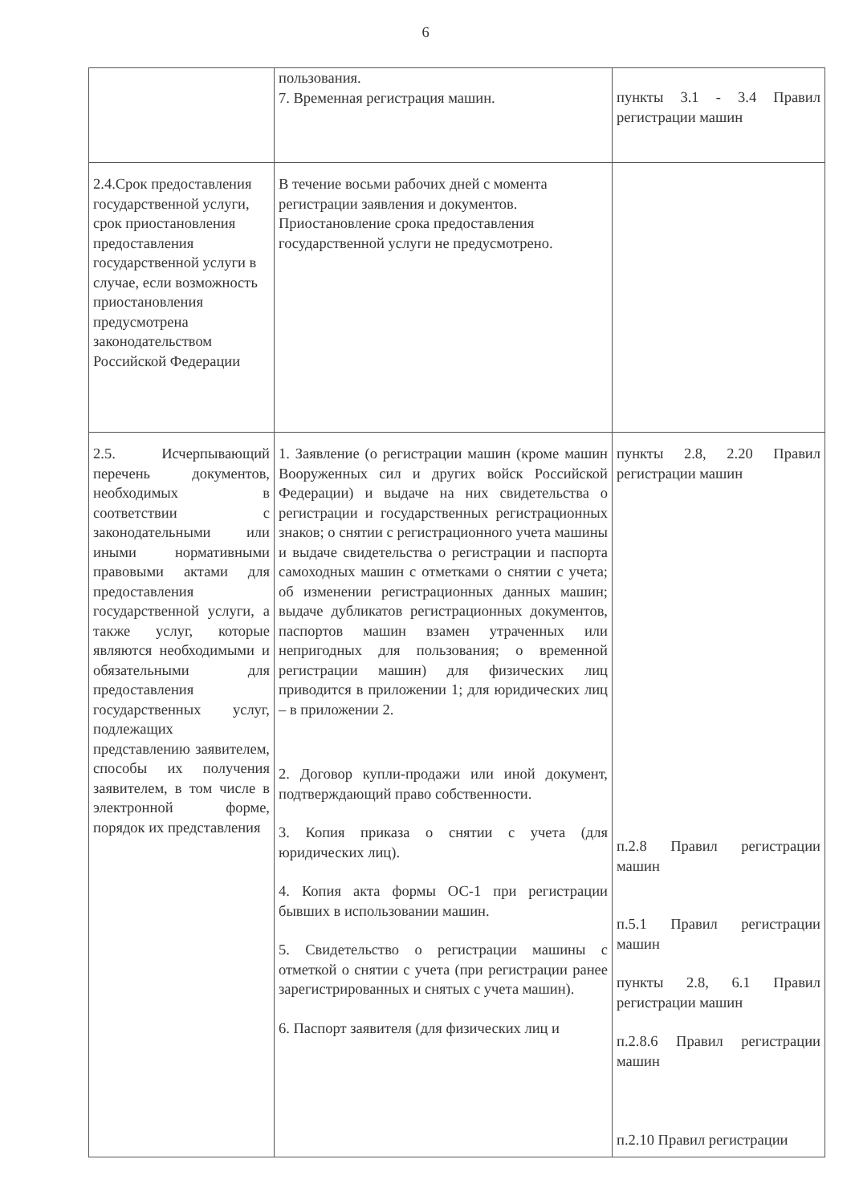6
| | пользования. 7. Временная регистрация машин. | пункты 3.1 - 3.4 Правил регистрации машин |
| 2.4.Срок предоставления государственной услуги, срок приостановления предоставления государственной услуги в случае, если возможность приостановления предусмотрена законодательством Российской Федерации | В течение восьми рабочих дней с момента регистрации заявления и документов. Приостановление срока предоставления государственной услуги не предусмотрено. | |
| 2.5. Исчерпывающий перечень документов, необходимых в соответствии с законодательными или иными нормативными правовыми актами для предоставления государственной услуги, а также услуг, которые являются необходимыми и обязательными для предоставления государственных услуг, подлежащих представлению заявителем, способы их получения заявителем, в том числе в электронной форме, порядок их представления | 1. Заявление (о регистрации машин (кроме машин Вооруженных сил и других войск Российской Федерации) и выдаче на них свидетельства о регистрации и государственных регистрационных знаков; о снятии с регистрационного учета машины и выдаче свидетельства о регистрации и паспорта самоходных машин с отметками о снятии с учета; об изменении регистрационных данных машин; выдаче дубликатов регистрационных документов, паспортов машин взамен утраченных или непригодных для пользования; о временной регистрации машин) для физических лиц приводится в приложении 1; для юридических лиц – в приложении 2. 2. Договор купли-продажи или иной документ, подтверждающий право собственности. 3. Копия приказа о снятии с учета (для юридических лиц). 4. Копия акта формы ОС-1 при регистрации бывших в использовании машин. 5. Свидетельство о регистрации машины с отметкой о снятии с учета (при регистрации ранее зарегистрированных и снятых с учета машин). 6. Паспорт заявителя (для физических лиц и | пункты 2.8, 2.20 Правил регистрации машин п.2.8 Правил регистрации машин п.5.1 Правил регистрации машин пункты 2.8, 6.1 Правил регистрации машин п.2.8.6 Правил регистрации машин п.2.10 Правил регистрации |